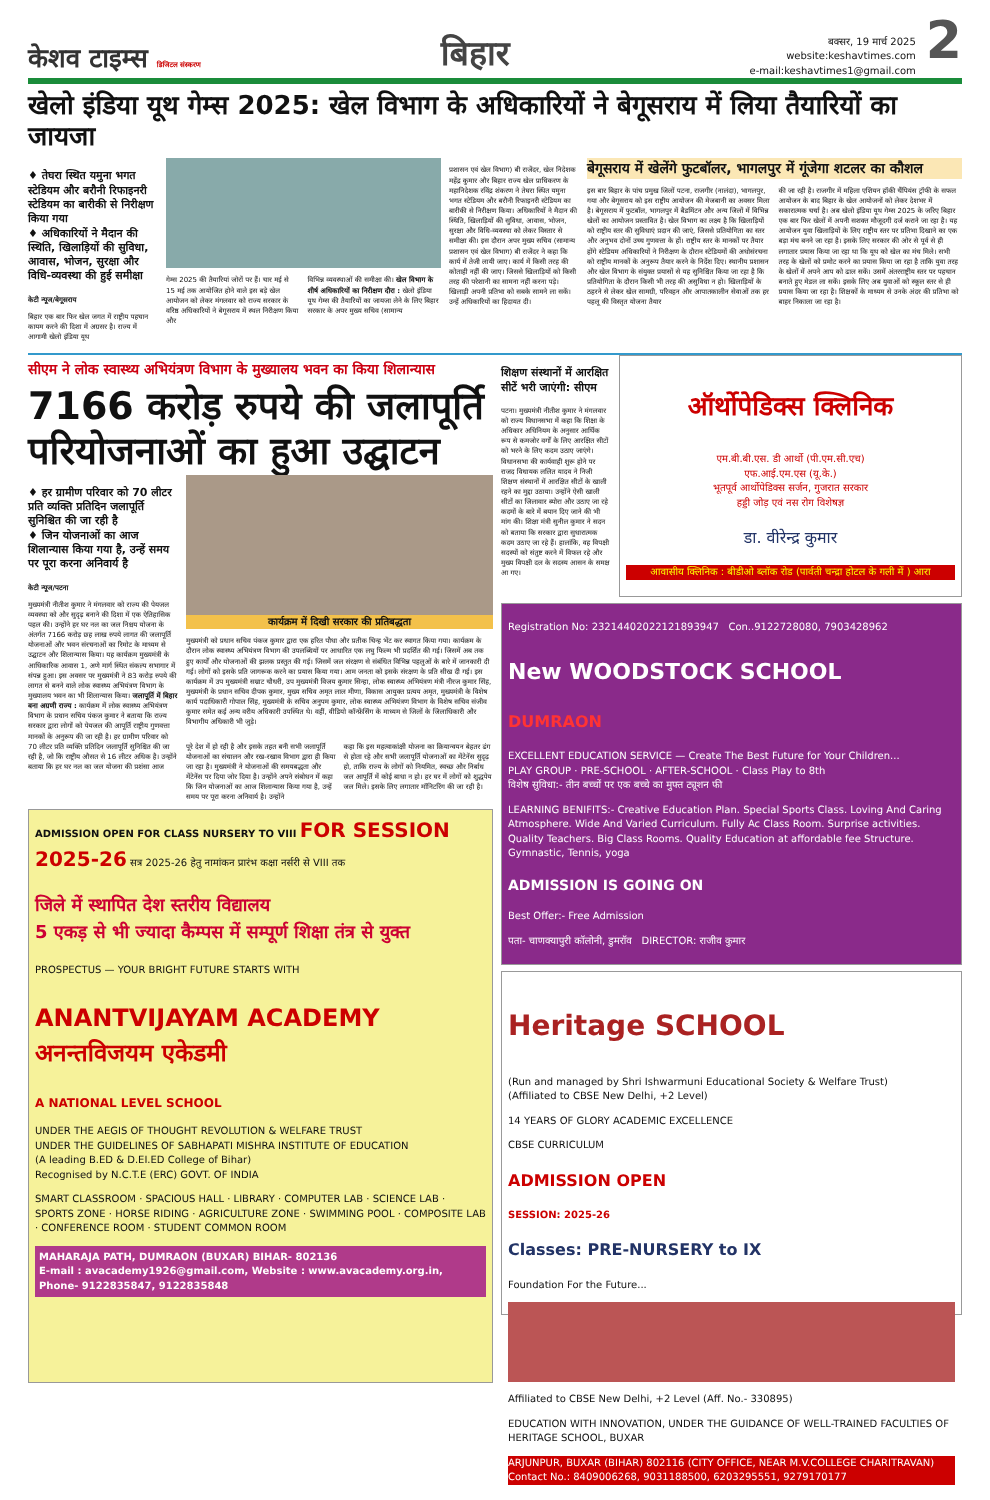केशव टाइम्स डिजिटल संस्करण
बिहार
बक्सर, 19 मार्च 2025
website:keshavtimes.com
e-mail:keshavtimes1@gmail.com
2
खेलो इंडिया यूथ गेम्स 2025: खेल विभाग के अधिकारियों ने बेगूसराय में लिया तैयारियों का जायजा
♦ तेघरा स्थित यमुना भगत स्टेडियम और बरौनी रिफाइनरी स्टेडियम का बारीकी से निरीक्षण किया गया
♦ अधिकारियों ने मैदान की स्थिति, खिलाड़ियों की सुविधा, आवास, भोजन, सुरक्षा और विधि-व्यवस्था की हुई समीक्षा
केटी न्यूज/बेगूसराय
बिहार एक बार फिर खेल जगत में राष्ट्रीय पहचान कायम करने की दिशा में अग्रसर है। राज्य में आगामी खेलो इंडिया यूथ
गेम्स 2025 की तैयारियां जोरों पर हैं। चार मई से 15 मई तक आयोजित होने वाले इस बड़े खेल आयोजन को लेकर मंगलवार को राज्य सरकार के वरिष्ठ अधिकारियों ने बेगूसराय में स्थल निरीक्षण किया और
विभिन्न व्यवस्थाओं की समीक्षा की। खेल विभाग के शीर्ष अधिकारियों का निरीक्षण दौरा : खेलो इंडिया यूथ गेम्स की तैयारियों का जायजा लेने के लिए बिहार सरकार के अपर मुख्य सचिव (सामान्य
प्रशासन एवं खेल विभाग) बी राजेंदर, खेल निदेशक महेंद्र कुमार और बिहार राज्य खेल प्राधिकरण के महानिदेशक रविंद्र शंकरण ने तेघरा स्थित यमुना भगत स्टेडियम और बरौनी रिफाइनरी स्टेडियम का बारीकी से निरीक्षण किया। अधिकारियों ने मैदान की स्थिति, खिलाड़ियों की सुविधा, आवास, भोजन, सुरक्षा और विधि-व्यवस्था को लेकर विस्तार से समीक्षा की। इस दौरान अपर मुख्य सचिव (सामान्य प्रशासन एवं खेल विभाग) बी राजेंदर ने कहा कि कार्य में तेजी लायी जाए। कार्य में किसी तरह की कोताही नहीं की जाए। जिससे खिलाड़ियों को किसी तरह की परेशानी का सामना नहीं करना पड़े। खिलाड़ी अपनी प्रतिभा को सबके सामने ला सकें। उन्हें अधिकारियों का हिदायत दी।
बेगूसराय में खेलेंगे फुटबॉलर, भागलपुर में गूंजेगा शटलर का कौशल
इस बार बिहार के पांच प्रमुख जिलों पटना, राजगीर (नालंदा), भागलपुर, गया और बेगूसराय को इस राष्ट्रीय आयोजन की मेजबानी का अवसर मिला है। बेगूसराय में फुटबॉल, भागलपुर में बैडमिंटन और अन्य जिलों में विभिन्न खेलों का आयोजन प्रस्तावित है। खेल विभाग का लक्ष्य है कि खिलाड़ियों को राष्ट्रीय स्तर की सुविधाएं प्रदान की जाएं, जिससे प्रतियोगिता का स्तर और अनुभव दोनों उच्च गुणवत्ता के हों। राष्ट्रीय स्तर के मानकों पर तैयार होंगे स्टेडियम अधिकारियों ने निरीक्षण के दौरान स्टेडियमों की अधोसंरचना को राष्ट्रीय मानकों के अनुरूप तैयार करने के निर्देश दिए। स्थानीय प्रशासन और खेल विभाग के संयुक्त प्रयासों से यह सुनिश्चित किया जा रहा है कि प्रतियोगिता के दौरान किसी भी तरह की असुविधा न हो। खिलाड़ियों के ठहरने से लेकर खेल सामग्री, परिवहन और आपातकालीन सेवाओं तक हर पहलू की विस्तृत योजना तैयार
की जा रही है। राजगीर में महिला एशियन हॉकी चैंपियंस ट्रॉफी के सफल आयोजन के बाद बिहार के खेल आयोजनों को लेकर देशभर में सकारात्मक चर्चा है। अब खेलो इंडिया यूथ गेम्स 2025 के जरिए बिहार एक बार फिर खेलों में अपनी सशक्त मौजूदगी दर्ज कराने जा रहा है। यह आयोजन युवा खिलाड़ियों के लिए राष्ट्रीय स्तर पर प्रतिभा दिखाने का एक बड़ा मंच बनने जा रहा है। इसके लिए सरकार की ओर से पूर्व से ही लगातार प्रयास किया जा रहा था कि यूथ को खेल का मंच मिले। सभी तरह के खेलों को प्रमोट करने का प्रयास किया जा रहा है ताकि युवा तरह के खेलों में अपने आप को ढाल सकें। उसमें अंतरराष्ट्रीय स्तर पर पहचान बनाते हुए मेडल ला सकें। इसके लिए अब युवाओं को स्कूल स्तर से ही प्रयास किया जा रहा है। शिक्षकों के माध्यम से उनके अंदर की प्रतिभा को बाहर निकाला जा रहा है।
सीएम ने लोक स्वास्थ्य अभियंत्रण विभाग के मुख्यालय भवन का किया शिलान्यास
7166 करोड़ रुपये की जलापूर्ति परियोजनाओं का हुआ उद्घाटन
♦ हर ग्रामीण परिवार को 70 लीटर प्रति व्यक्ति प्रतिदिन जलापूर्ति सुनिश्चित की जा रही है
♦ जिन योजनाओं का आज शिलान्यास किया गया है, उन्हें समय पर पूरा करना अनिवार्य है
केटी न्यूज/पटना
मुख्यमंत्री नीतीश कुमार ने मंगलवार को राज्य की पेयजल व्यवस्था को और सुदृढ़ बनाने की दिशा में एक ऐतिहासिक पहल की। उन्होंने हर घर नल का जल निश्चय योजना के अंतर्गत 7166 करोड़ छह लाख रुपये लागत की जलापूर्ति योजनाओं और भवन संरचनाओं का रिमोट के माध्यम से उद्घाटन और शिलान्यास किया। यह कार्यक्रम मुख्यमंत्री के आधिकारिक आवास 1, अणे मार्ग स्थित संकल्प सभागार में संपन्न हुआ। इस अवसर पर मुख्यमंत्री ने 83 करोड़ रुपये की लागत से बनने वाले लोक स्वास्थ्य अभियंत्रण विभाग के मुख्यालय भवन का भी शिलान्यास किया। जलापूर्ति में बिहार बना अग्रणी राज्य : कार्यक्रम में लोक स्वास्थ्य अभियंत्रण विभाग के प्रधान सचिव पंकज कुमार ने बताया कि राज्य सरकार द्वारा लोगों को पेयजल की आपूर्ति राष्ट्रीय गुणवत्ता मानकों के अनुरूप की जा रही है। हर ग्रामीण परिवार को 70 लीटर प्रति व्यक्ति प्रतिदिन जलापूर्ति सुनिश्चित की जा रही है, जो कि राष्ट्रीय औसत से 16 लीटर अधिक है। उन्होंने बताया कि हर घर नल का जल योजना की प्रशंसा आज
कार्यक्रम में दिखी सरकार की प्रतिबद्धता
मुख्यमंत्री को प्रधान सचिव पंकज कुमार द्वारा एक हरित पौधा और प्रतीक चिन्ह भेंट कर स्वागत किया गया। कार्यक्रम के दौरान लोक स्वास्थ्य अभियंत्रण विभाग की उपलब्धियों पर आधारित एक लघु फिल्म भी प्रदर्शित की गई। जिसमें अब तक हुए कार्यों और योजनाओं की झलक प्रस्तुत की गई। जिसमें जल संरक्षण से संबंधित विभिन्न पहलुओं के बारे में जानकारी दी गई। लोगों को इसके प्रति जागरूक करने का प्रयास किया गया। आम जनता को इसके संरक्षण के प्रति सीख दी गई। इस कार्यक्रम में उप मुख्यमंत्री सम्राट चौधरी, उप मुख्यमंत्री विजय कुमार सिन्हा, लोक स्वास्थ्य अभियंत्रण मंत्री नीरज कुमार सिंह, मुख्यमंत्री के प्रधान सचिव दीपक कुमार, मुख्य सचिव अमृत लाल मीणा, विकास आयुक्त प्रत्यय अमृत, मुख्यमंत्री के विशेष कार्य पदाधिकारी गोपाल सिंह, मुख्यमंत्री के सचिव अनुपम कुमार, लोक स्वास्थ्य अभियंत्रण विभाग के विशेष सचिव संजीव कुमार समेत कई अन्य वरीय अधिकारी उपस्थित थे। वहीं, वीडियो कॉन्फ्रेंसिंग के माध्यम से जिलों के जिलाधिकारी और विभागीय अधिकारी भी जुड़े।
पूरे देश में हो रही है और इसके तहत बनी सभी जलापूर्ति योजनाओं का संचालन और रख-रखाव विभाग द्वारा ही किया जा रहा है। मुख्यमंत्री ने योजनाओं की समयबद्धता और मेंटेनेंस पर दिया जोर दिया है। उन्होंने अपने संबोधन में कहा कि जिन योजनाओं का आज शिलान्यास किया गया है, उन्हें समय पर पूरा करना अनिवार्य है। उन्होंने
कहा कि इस महत्वाकांक्षी योजना का क्रियान्वयन बेहतर ढंग से होता रहे और सभी जलापूर्ति योजनाओं का मेंटेनेंस सुदृढ़ हो, ताकि राज्य के लोगों को नियमित, स्वच्छ और निर्बाध जल आपूर्ति में कोई बाधा न हो। हर घर में लोगों को शुद्धपेय जल मिले। इसके लिए लगातार मॉनिटरिंग की जा रही है।
ADMISSION OPEN FOR CLASS NURSERY TO VIII FOR SESSION 2025-26 सत्र 2025-26 हेतु नामांकन प्रारंभ कक्षा नर्सरी से VIII तक
जिले में स्थापित देश स्तरीय विद्यालय
5 एकड़ से भी ज्यादा कैम्पस में सम्पूर्ण शिक्षा तंत्र से युक्त
PROSPECTUS — YOUR BRIGHT FUTURE STARTS WITH
ANANTVIJAYAM ACADEMY
अनन्तविजयम एकेडमी
A NATIONAL LEVEL SCHOOL
UNDER THE AEGIS OF THOUGHT REVOLUTION & WELFARE TRUST
UNDER THE GUIDELINES OF SABHAPATI MISHRA INSTITUTE OF EDUCATION
(A leading B.ED & D.EI.ED College of Bihar)
Recognised by N.C.T.E (ERC) GOVT. OF INDIA
SMART CLASSROOM · SPACIOUS HALL · LIBRARY · COMPUTER LAB · SCIENCE LAB · SPORTS ZONE · HORSE RIDING · AGRICULTURE ZONE · SWIMMING POOL · COMPOSITE LAB · CONFERENCE ROOM · STUDENT COMMON ROOM
MAHARAJA PATH, DUMRAON (BUXAR) BIHAR- 802136
E-mail : avacademy1926@gmail.com, Website : www.avacademy.org.in, Phone- 9122835847, 9122835848
शिक्षण संस्थानों में आरक्षित सीटें भरी जाएंगी: सीएम
पटना। मुख्यमंत्री नीतीश कुमार ने मंगलवार को राज्य विधानसभा में कहा कि शिक्षा के अधिकार अधिनियम के अनुसार आर्थिक रूप से कमजोर वर्गों के लिए आरक्षित सीटों को भरने के लिए कदम उठाए जाएंगे। विधानसभा की कार्यवाही शुरू होने पर राजद विधायक ललित यादव ने निजी शिक्षण संस्थानों में आरक्षित सीटों के खाली रहने का मुद्दा उठाया। उन्होंने ऐसी खाली सीटों का जिलावार ब्योरा और उठाए जा रहे कदमों के बारे में बयान दिए जाने की भी मांग की। शिक्षा मंत्री सुनील कुमार ने सदन को बताया कि सरकार द्वारा सुधारात्मक कदम उठाए जा रहे हैं। हालांकि, वह विपक्षी सदस्यों को संतुष्ट करने में विफल रहे और मुख्य विपक्षी दल के सदस्य आसन के समक्ष आ गए।
ऑर्थोपेडिक्स क्लिनिक
एम.बी.बी.एस. डी आर्थो (पी.एम.सी.एच)
एफ.आई.एम.एस (यू.के.)
भूतपूर्व आर्थोपेडिक्स सर्जन, गुजरात सरकार
हड्डी जोड़ एवं नस रोग विशेषज्ञ
डा. वीरेन्द्र कुमार
आवासीय क्लिनिक : बीडीओ ब्लॉक रोड (पार्वती चन्द्रा होटल के गली में ) आरा
Registration No: 23214402022121893947 Con..9122728080, 7903428962
New WOODSTOCK SCHOOL
DUMRAON
EXCELLENT EDUCATION SERVICE — Create The Best Future for Your Children...
PLAY GROUP · PRE-SCHOOL · AFTER-SCHOOL · Class Play to 8th
विशेष सुविधा:- तीन बच्चों पर एक बच्चे का मुफ्त ट्यूशन फी
LEARNING BENIFITS:- Creative Education Plan. Special Sports Class. Loving And Caring Atmosphere. Wide And Varied Curriculum. Fully Ac Class Room. Surprise activities. Quality Teachers. Big Class Rooms. Quality Education at affordable fee Structure. Gymnastic, Tennis, yoga
ADMISSION IS GOING ON
Best Offer:- Free Admission
पता- चाणक्यापुरी कॉलोनी, डुमरॉव DIRECTOR: राजीव कुमार
Heritage SCHOOL
(Run and managed by Shri Ishwarmuni Educational Society & Welfare Trust)
(Affiliated to CBSE New Delhi, +2 Level)
14 YEARS OF GLORY ACADEMIC EXCELLENCE
CBSE CURRICULUM
ADMISSION OPEN
SESSION: 2025-26
Classes: PRE-NURSERY to IX
Foundation For the Future...
Affiliated to CBSE New Delhi, +2 Level (Aff. No.- 330895)
EDUCATION WITH INNOVATION, UNDER THE GUIDANCE OF WELL-TRAINED FACULTIES OF HERITAGE SCHOOL, BUXAR
ARJUNPUR, BUXAR (BIHAR) 802116 (CITY OFFICE, NEAR M.V.COLLEGE CHARITRAVAN)
Contact No.: 8409006268, 9031188500, 6203295551, 9279170177